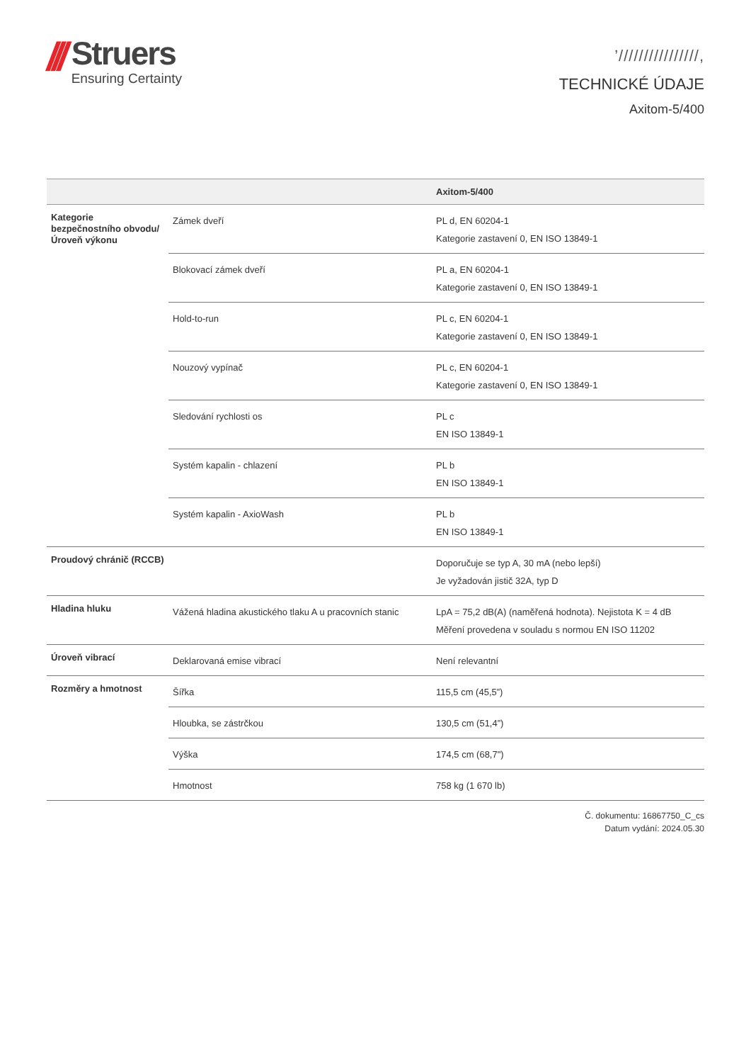///
Struers
Ensuring Certainty
’////////////////,
TECHNICKÉ ÚDAJE
Axitom-5/400
| | | Axitom-5/400 |
| --- | --- | --- |
| Kategorie bezpečnostního obvodu/Úroveň výkonu | Zámek dveří | PL d, EN 60204-1 Kategorie zastavení 0, EN ISO 13849-1 |
| | Blokovací zámek dveří | PL a, EN 60204-1 Kategorie zastavení 0, EN ISO 13849-1 |
| | Hold-to-run | PL c, EN 60204-1 Kategorie zastavení 0, EN ISO 13849-1 |
| | Nouzový vypínač | PL c, EN 60204-1 Kategorie zastavení 0, EN ISO 13849-1 |
| | Sledování rychlosti os | PL c EN ISO 13849-1 |
| | Systém kapalin - chlazení | PL b EN ISO 13849-1 |
| | Systém kapalin - AxioWash | PL b EN ISO 13849-1 |
| Proudový chránič (RCCB) | | Doporučuje se typ A, 30 mA (nebo lepší) Je vyžadován jistič 32A, typ D |
| Hladina hluku | Vážená hladina akustického tlaku A u pracovních stanic | LpA = 75,2 dB(A) (naměřená hodnota). Nejistota K = 4 dB Měření provedena v souladu s normou EN ISO 11202 |
| Úroveň vibrací | Deklarovaná emise vibrací | Není relevantní |
| Rozměry a hmotnost | Šířka | 115,5 cm (45,5”) |
| | Hloubka, se zástrčkou | 130,5 cm (51,4”) |
| | Výška | 174,5 cm (68,7") |
| | Hmotnost | 758 kg (1 670 lb) |
Č. dokumentu: 16867750_C_cs
Datum vydání: 2024.05.30